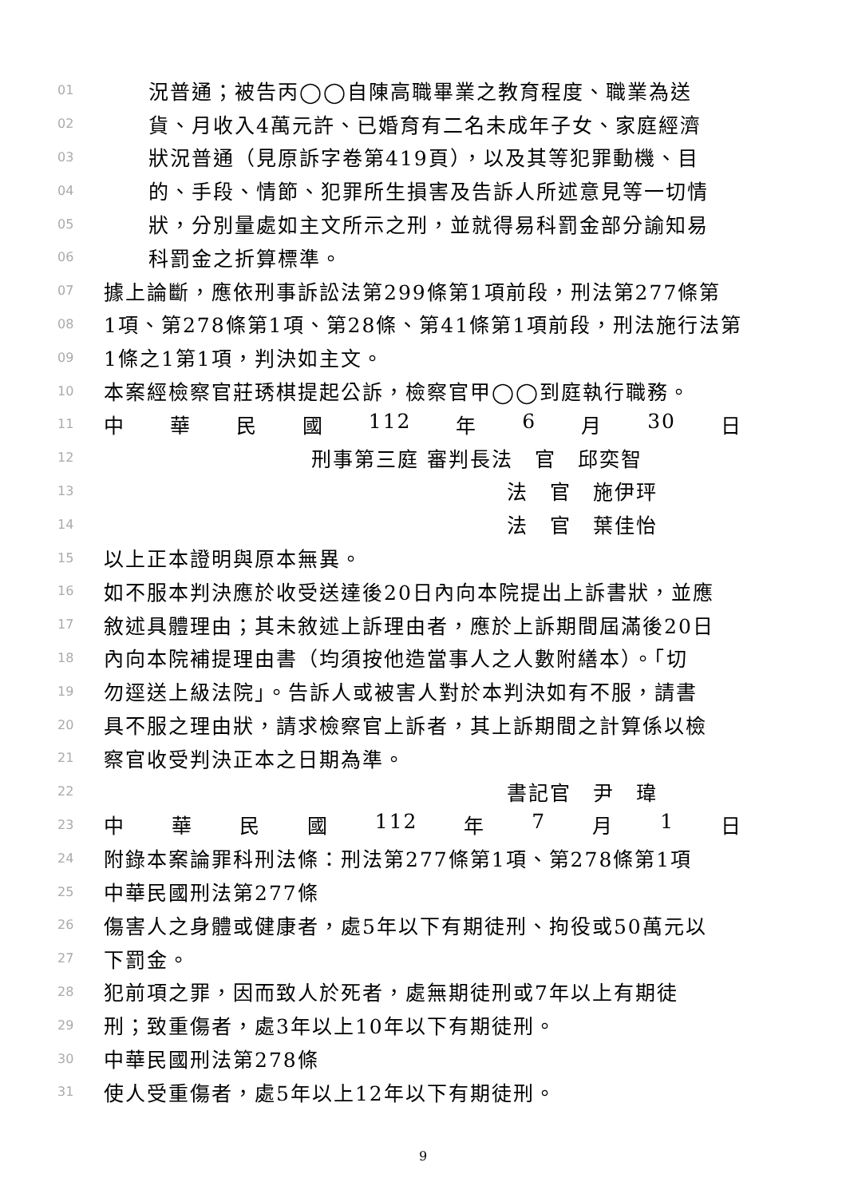01 況普通；被告丙◯◯自陳高職畢業之教育程度、職業為送
02 貨、月收入4萬元許、已婚育有二名未成年子女、家庭經濟
03 狀況普通（見原訴字卷第419頁），以及其等犯罪動機、目
04 的、手段、情節、犯罪所生損害及告訴人所述意見等一切情
05 狀，分別量處如主文所示之刑，並就得易科罰金部分諭知易
06 科罰金之折算標準。
07 據上論斷，應依刑事訴訟法第299條第1項前段，刑法第277條第
08 1項、第278條第1項、第28條、第41條第1項前段，刑法施行法第
09 1條之1第1項，判決如主文。
10 本案經檢察官莊琇棋提起公訴，檢察官甲◯◯到庭執行職務。
11 中 華 民 國 112 年 6 月 30 日
12 刑事第三庭 審判長法　官　邱奕智
13 法　官　施伊玶
14 法　官　葉佳怡
15 以上正本證明與原本無異。
16 如不服本判決應於收受送達後20日內向本院提出上訴書狀，並應
17 敘述具體理由；其未敘述上訴理由者，應於上訴期間屆滿後20日
18 內向本院補提理由書（均須按他造當事人之人數附繕本）。「切
19 勿逕送上級法院」。告訴人或被害人對於本判決如有不服，請書
20 具不服之理由狀，請求檢察官上訴者，其上訴期間之計算係以檢
21 察官收受判決正本之日期為準。
22 書記官　尹　瑋
23 中 華 民 國 112 年 7 月 1 日
24 附錄本案論罪科刑法條：刑法第277條第1項、第278條第1項
25 中華民國刑法第277條
26 傷害人之身體或健康者，處5年以下有期徒刑、拘役或50萬元以
27 下罰金。
28 犯前項之罪，因而致人於死者，處無期徒刑或7年以上有期徒
29 刑；致重傷者，處3年以上10年以下有期徒刑。
30 中華民國刑法第278條
31 使人受重傷者，處5年以上12年以下有期徒刑。
9